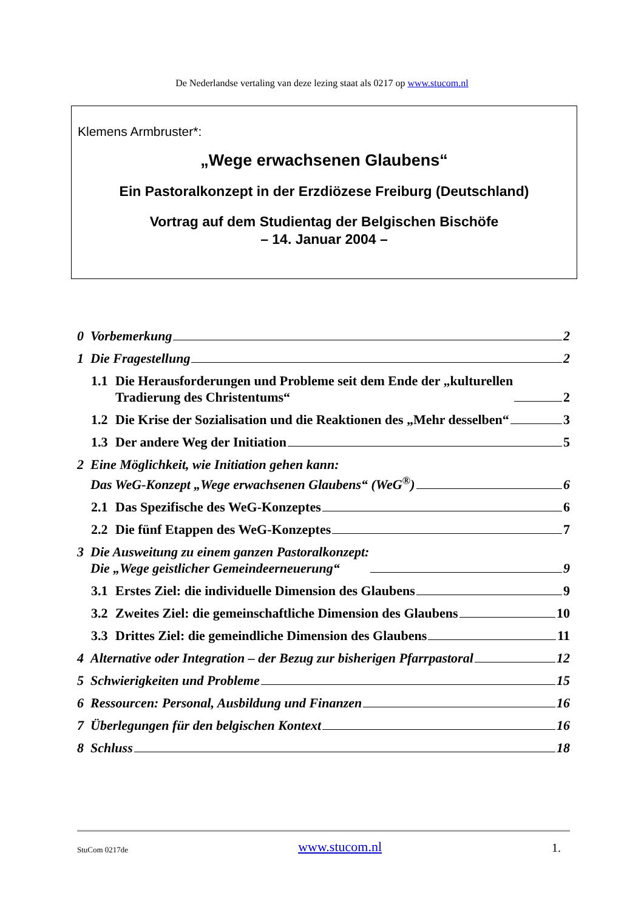De Nederlandse vertaling van deze lezing staat als 0217 op www.stucom.nl
Klemens Armbruster*:
„Wege erwachsenen Glaubens“
Ein Pastoralkonzept in der Erzdiözese Freiburg (Deutschland)
Vortrag auf dem Studientag der Belgischen Bischöfe
– 14. Januar 2004 –
0 Vorbemerkung 2
1 Die Fragestellung 2
1.1 Die Herausforderungen und Probleme seit dem Ende der „kulturellen
Tradierung des Christentums“ 2
1.2 Die Krise der Sozialisation und die Reaktionen des „Mehr desselben“ 3
1.3 Der andere Weg der Initiation 5
2 Eine Möglichkeit, wie Initiation gehen kann:
Das WeG-Konzept „Wege erwachsenen Glaubens“ (WeG<sup>®</sup>) 6
2.1 Das Spezifische des WeG-Konzeptes 6
2.2 Die fünf Etappen des WeG-Konzeptes 7
3 Die Ausweitung zu einem ganzen Pastoralkonzept:
Die „Wege geistlicher Gemeindeerneuerung“ 9
3.1 Erstes Ziel: die individuelle Dimension des Glaubens 9
3.2 Zweites Ziel: die gemeinschaftliche Dimension des Glaubens 10
3.3 Drittes Ziel: die gemeindliche Dimension des Glaubens 11
4 Alternative oder Integration – der Bezug zur bisherigen Pfarrpastoral 12
5 Schwierigkeiten und Probleme 15
6 Ressourcen: Personal, Ausbildung und Finanzen 16
7 Überlegungen für den belgischen Kontext 16
8 Schluss 18
StuCom 0217de www.stucom.nl 1.